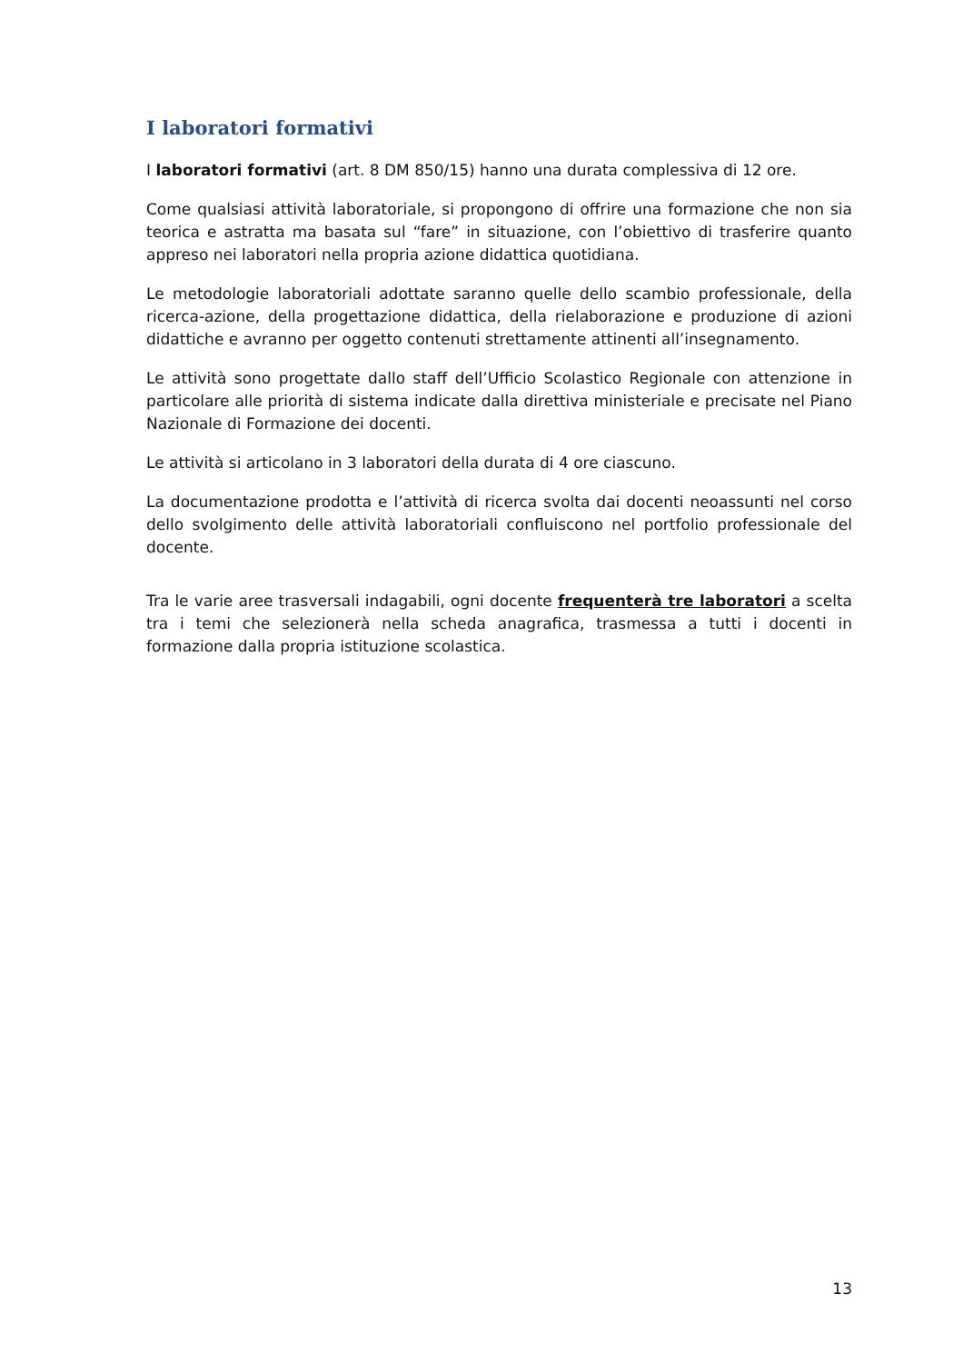I laboratori formativi
I laboratori formativi (art. 8 DM 850/15) hanno una durata complessiva di 12 ore.
Come qualsiasi attività laboratoriale, si propongono di offrire una formazione che non sia teorica e astratta ma basata sul “fare” in situazione, con l’obiettivo di trasferire quanto appreso nei laboratori nella propria azione didattica quotidiana.
Le metodologie laboratoriali adottate saranno quelle dello scambio professionale, della ricerca-azione, della progettazione didattica, della rielaborazione e produzione di azioni didattiche e avranno per oggetto contenuti strettamente attinenti all’insegnamento.
Le attività sono progettate dallo staff dell’Ufficio Scolastico Regionale con attenzione in particolare alle priorità di sistema indicate dalla direttiva ministeriale e precisate nel Piano Nazionale di Formazione dei docenti.
Le attività si articolano in 3 laboratori della durata di 4 ore ciascuno.
La documentazione prodotta e l’attività di ricerca svolta dai docenti neoassunti nel corso dello svolgimento delle attività laboratoriali confluiscono nel portfolio professionale del docente.
Tra le varie aree trasversali indagabili, ogni docente frequenterà tre laboratori a scelta tra i temi che selezionerà nella scheda anagrafica, trasmessa a tutti i docenti in formazione dalla propria istituzione scolastica.
13